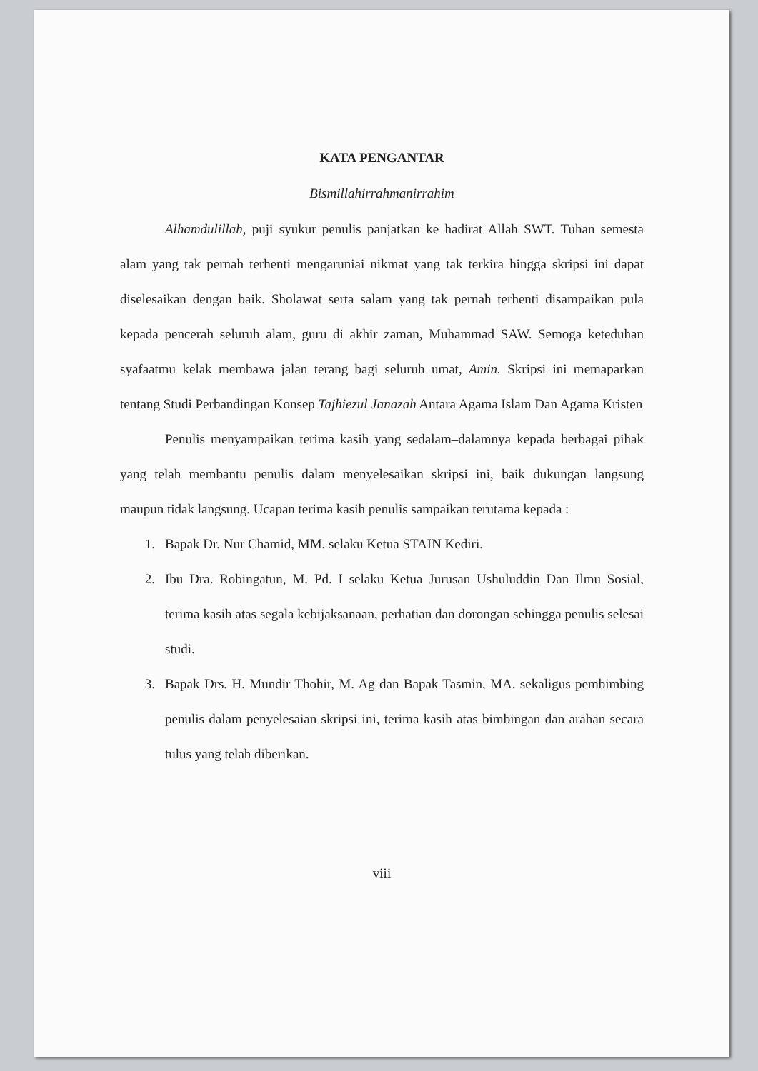KATA PENGANTAR
Bismillahirrahmanirrahim
Alhamdulillah, puji syukur penulis panjatkan ke hadirat Allah SWT. Tuhan semesta alam yang tak pernah terhenti mengaruniai nikmat yang tak terkira hingga skripsi ini dapat diselesaikan dengan baik. Sholawat serta salam yang tak pernah terhenti disampaikan pula kepada pencerah seluruh alam, guru di akhir zaman, Muhammad SAW. Semoga keteduhan syafaatmu kelak membawa jalan terang bagi seluruh umat, Amin. Skripsi ini memaparkan tentang Studi Perbandingan Konsep Tajhiezul Janazah Antara Agama Islam Dan Agama Kristen
Penulis menyampaikan terima kasih yang sedalam–dalamnya kepada berbagai pihak yang telah membantu penulis dalam menyelesaikan skripsi ini, baik dukungan langsung maupun tidak langsung. Ucapan terima kasih penulis sampaikan terutama kepada :
1. Bapak Dr. Nur Chamid, MM. selaku Ketua STAIN Kediri.
2. Ibu Dra. Robingatun, M. Pd. I selaku Ketua Jurusan Ushuluddin Dan Ilmu Sosial, terima kasih atas segala kebijaksanaan, perhatian dan dorongan sehingga penulis selesai studi.
3. Bapak Drs. H. Mundir Thohir, M. Ag dan Bapak Tasmin, MA. sekaligus pembimbing penulis dalam penyelesaian skripsi ini, terima kasih atas bimbingan dan arahan secara tulus yang telah diberikan.
viii